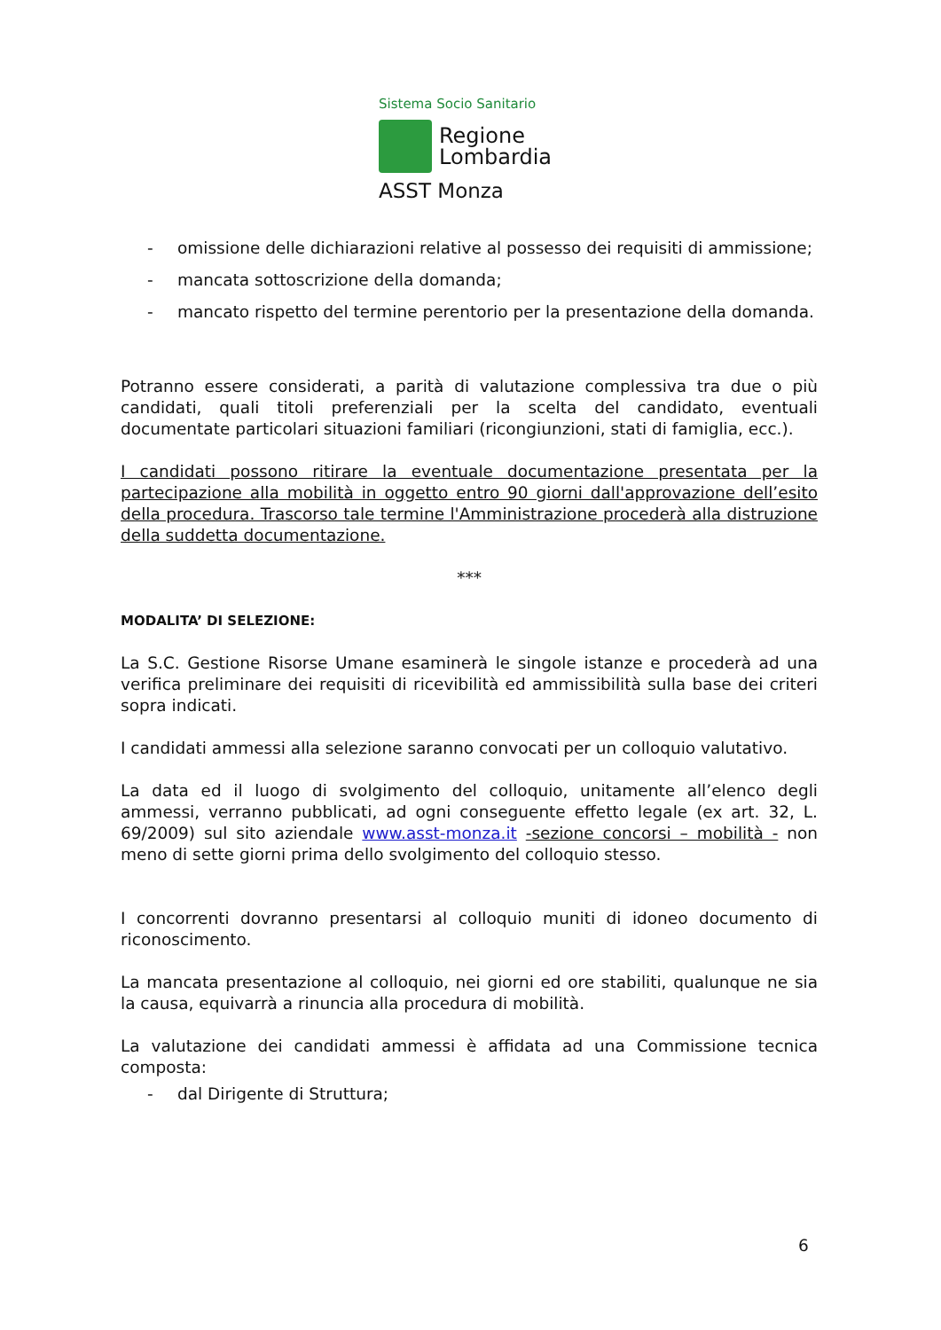Sistema Socio Sanitario
Regione
Lombardia
ASST Monza
- omissione delle dichiarazioni relative al possesso dei requisiti di ammissione;
- mancata sottoscrizione della domanda;
- mancato rispetto del termine perentorio per la presentazione della domanda.
Potranno essere considerati, a parità di valutazione complessiva tra due o più candidati, quali titoli preferenziali per la scelta del candidato, eventuali documentate particolari situazioni familiari (ricongiunzioni, stati di famiglia, ecc.).
I candidati possono ritirare la eventuale documentazione presentata per la partecipazione alla mobilità in oggetto entro 90 giorni dall'approvazione dell’esito della procedura. Trascorso tale termine l'Amministrazione procederà alla distruzione della suddetta documentazione.
***
MODALITA’ DI SELEZIONE:
La S.C. Gestione Risorse Umane esaminerà le singole istanze e procederà ad una verifica preliminare dei requisiti di ricevibilità ed ammissibilità sulla base dei criteri sopra indicati.
I candidati ammessi alla selezione saranno convocati per un colloquio valutativo.
La data ed il luogo di svolgimento del colloquio, unitamente all’elenco degli ammessi, verranno pubblicati, ad ogni conseguente effetto legale (ex art. 32, L. 69/2009) sul sito aziendale www.asst-monza.it -sezione concorsi – mobilità - non meno di sette giorni prima dello svolgimento del colloquio stesso.
I concorrenti dovranno presentarsi al colloquio muniti di idoneo documento di riconoscimento.
La mancata presentazione al colloquio, nei giorni ed ore stabiliti, qualunque ne sia la causa, equivarrà a rinuncia alla procedura di mobilità.
La valutazione dei candidati ammessi è affidata ad una Commissione tecnica composta:
- dal Dirigente di Struttura;
6